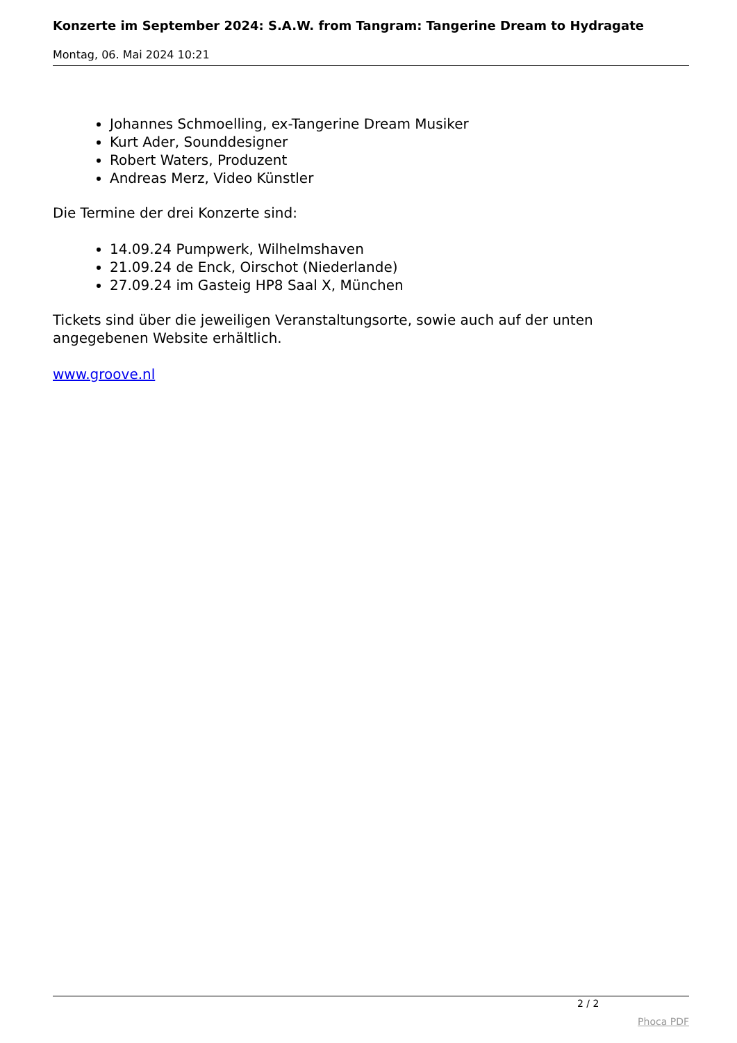Konzerte im September 2024: S.A.W. from Tangram: Tangerine Dream to Hydragate
Montag, 06. Mai 2024 10:21
Johannes Schmoelling, ex-Tangerine Dream Musiker
Kurt Ader, Sounddesigner
Robert Waters, Produzent
Andreas Merz, Video Künstler
Die Termine der drei Konzerte sind:
14.09.24 Pumpwerk, Wilhelmshaven
21.09.24 de Enck, Oirschot (Niederlande)
27.09.24 im Gasteig HP8 Saal X, München
Tickets sind über die jeweiligen Veranstaltungsorte, sowie auch auf der unten angegebenen Website erhältlich.
www.groove.nl
2 / 2
Phoca PDF